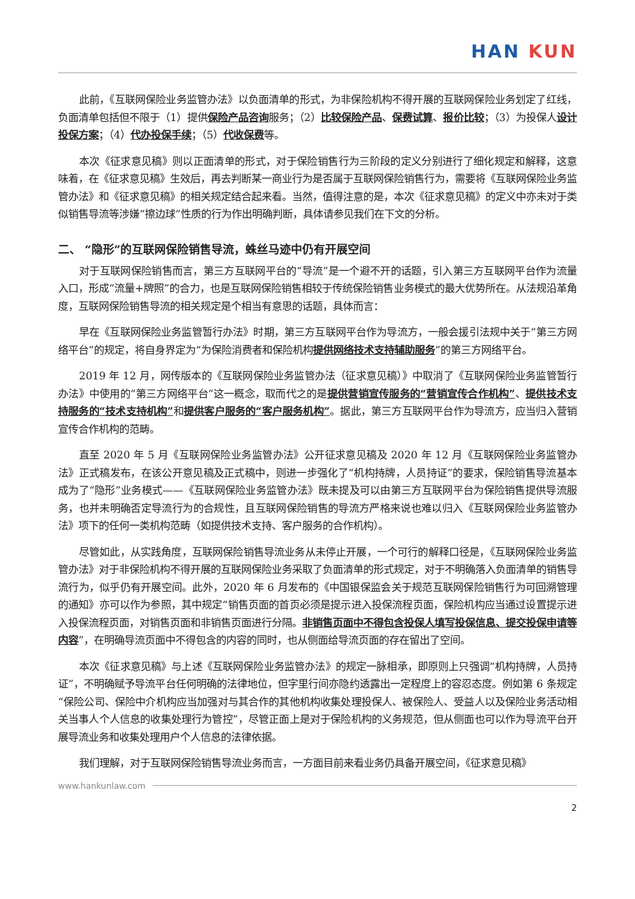HAN KUN
此前，《互联网保险业务监管办法》以负面清单的形式，为非保险机构不得开展的互联网保险业务划定了红线，负面清单包括但不限于（1）提供保险产品咨询服务；（2）比较保险产品、保费试算、报价比较；（3）为投保人设计投保方案；（4）代办投保手续；（5）代收保费等。
本次《征求意见稿》则以正面清单的形式，对于保险销售行为三阶段的定义分别进行了细化规定和解释，这意味着，在《征求意见稿》生效后，再去判断某一商业行为是否属于互联网保险销售行为，需要将《互联网保险业务监管办法》和《征求意见稿》的相关规定结合起来看。当然，值得注意的是，本次《征求意见稿》的定义中亦未对于类似销售导流等涉嫌“擦边球”性质的行为作出明确判断，具体请参见我们在下文的分析。
二、 “隐形”的互联网保险销售导流，蛛丝马迹中仍有开展空间
对于互联网保险销售而言，第三方互联网平台的“导流”是一个避不开的话题，引入第三方互联网平台作为流量入口，形成“流量+牌照”的合力，也是互联网保险销售相较于传统保险销售业务模式的最大优势所在。从法规沿革角度，互联网保险销售导流的相关规定是个相当有意思的话题，具体而言：
早在《互联网保险业务监管暂行办法》时期，第三方互联网平台作为导流方，一般会援引法规中关于“第三方网络平台”的规定，将自身界定为“为保险消费者和保险机构提供网络技术支持辅助服务”的第三方网络平台。
2019 年 12 月，网传版本的《互联网保险业务监管办法（征求意见稿）》中取消了《互联网保险业务监管暂行办法》中使用的“第三方网络平台”这一概念，取而代之的是提供营销宣传服务的“营销宣传合作机构”、提供技术支持服务的“技术支持机构”和提供客户服务的“客户服务机构”。据此，第三方互联网平台作为导流方，应当归入营销宣传合作机构的范畴。
直至 2020 年 5 月《互联网保险业务监管办法》公开征求意见稿及 2020 年 12 月《互联网保险业务监管办法》正式稿发布，在该公开意见稿及正式稿中，则进一步强化了“机构持牌，人员持证”的要求，保险销售导流基本成为了“隐形”业务模式——《互联网保险业务监管办法》既未提及可以由第三方互联网平台为保险销售提供导流服务，也并未明确否定导流行为的合规性，且互联网保险销售的导流方严格来说也难以归入《互联网保险业务监管办法》项下的任何一类机构范畴（如提供技术支持、客户服务的合作机构）。
尽管如此，从实践角度，互联网保险销售导流业务从未停止开展，一个可行的解释口径是，《互联网保险业务监管办法》对于非保险机构不得开展的互联网保险业务采取了负面清单的形式规定，对于不明确落入负面清单的销售导流行为，似乎仍有开展空间。此外，2020 年 6 月发布的《中国银保监会关于规范互联网保险销售行为可回溯管理的通知》亦可以作为参照，其中规定“销售页面的首页必须是提示进入投保流程页面，保险机构应当通过设置提示进入投保流程页面，对销售页面和非销售页面进行分隔。非销售页面中不得包含投保人填写投保信息、提交投保申请等内容”，在明确导流页面中不得包含的内容的同时，也从侧面给导流页面的存在留出了空间。
本次《征求意见稿》与上述《互联网保险业务监管办法》的规定一脉相承，即原则上只强调“机构持牌，人员持证”，不明确赋予导流平台任何明确的法律地位，但字里行间亦隐约透露出一定程度上的容忍态度。例如第 6 条规定“保险公司、保险中介机构应当加强对与其合作的其他机构收集处理投保人、被保险人、受益人以及保险业务活动相关当事人个人信息的收集处理行为管控”，尽管正面上是对于保险机构的义务规范，但从侧面也可以作为导流平台开展导流业务和收集处理用户个人信息的法律依据。
我们理解，对于互联网保险销售导流业务而言，一方面目前来看业务仍具备开展空间，《征求意见稿》
www.hankunlaw.com
2